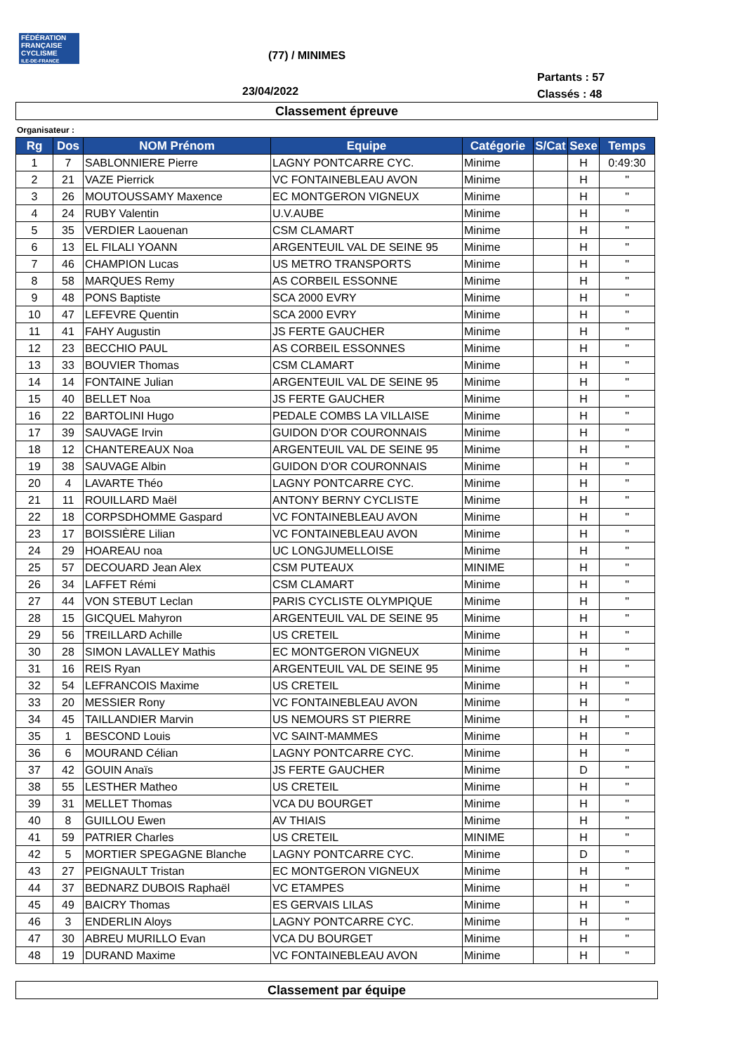FÉDÉRATION
FRANÇAISE
CYCLISME
ILE-DE-FRANCE
(77) / MINIMES
Partants : 57
Classés : 48
23/04/2022
Classement épreuve
Organisateur :
| Rg | Dos | NOM Prénom | Equipe | Catégorie | S/Cat | Sexe | Temps |
| --- | --- | --- | --- | --- | --- | --- | --- |
| 1 | 7 | SABLONNIERE Pierre | LAGNY PONTCARRE CYC. | Minime | | H | 0:49:30 |
| 2 | 21 | VAZE Pierrick | VC FONTAINEBLEAU AVON | Minime | | H | " |
| 3 | 26 | MOUTOUSSAMY Maxence | EC MONTGERON VIGNEUX | Minime | | H | " |
| 4 | 24 | RUBY Valentin | U.V.AUBE | Minime | | H | " |
| 5 | 35 | VERDIER Laouenan | CSM CLAMART | Minime | | H | " |
| 6 | 13 | EL FILALI YOANN | ARGENTEUIL VAL DE SEINE 95 | Minime | | H | " |
| 7 | 46 | CHAMPION Lucas | US METRO TRANSPORTS | Minime | | H | " |
| 8 | 58 | MARQUES Remy | AS CORBEIL ESSONNE | Minime | | H | " |
| 9 | 48 | PONS Baptiste | SCA 2000 EVRY | Minime | | H | " |
| 10 | 47 | LEFEVRE Quentin | SCA 2000 EVRY | Minime | | H | " |
| 11 | 41 | FAHY Augustin | JS FERTE GAUCHER | Minime | | H | " |
| 12 | 23 | BECCHIO PAUL | AS CORBEIL ESSONNES | Minime | | H | " |
| 13 | 33 | BOUVIER Thomas | CSM CLAMART | Minime | | H | " |
| 14 | 14 | FONTAINE Julian | ARGENTEUIL VAL DE SEINE 95 | Minime | | H | " |
| 15 | 40 | BELLET Noa | JS FERTE GAUCHER | Minime | | H | " |
| 16 | 22 | BARTOLINI Hugo | PEDALE COMBS LA VILLAISE | Minime | | H | " |
| 17 | 39 | SAUVAGE Irvin | GUIDON D'OR COURONNAIS | Minime | | H | " |
| 18 | 12 | CHANTEREAUX Noa | ARGENTEUIL VAL DE SEINE 95 | Minime | | H | " |
| 19 | 38 | SAUVAGE Albin | GUIDON D'OR COURONNAIS | Minime | | H | " |
| 20 | 4 | LAVARTE Théo | LAGNY PONTCARRE CYC. | Minime | | H | " |
| 21 | 11 | ROUILLARD Maël | ANTONY BERNY CYCLISTE | Minime | | H | " |
| 22 | 18 | CORPSDHOMME Gaspard | VC FONTAINEBLEAU AVON | Minime | | H | " |
| 23 | 17 | BOISSIÈRE Lilian | VC FONTAINEBLEAU AVON | Minime | | H | " |
| 24 | 29 | HOAREAU noa | UC LONGJUMELLOISE | Minime | | H | " |
| 25 | 57 | DECOUARD Jean Alex | CSM PUTEAUX | MINIME | | H | " |
| 26 | 34 | LAFFET Rémi | CSM CLAMART | Minime | | H | " |
| 27 | 44 | VON STEBUT Leclan | PARIS CYCLISTE OLYMPIQUE | Minime | | H | " |
| 28 | 15 | GICQUEL Mahyron | ARGENTEUIL VAL DE SEINE 95 | Minime | | H | " |
| 29 | 56 | TREILLARD Achille | US CRETEIL | Minime | | H | " |
| 30 | 28 | SIMON LAVALLEY Mathis | EC MONTGERON VIGNEUX | Minime | | H | " |
| 31 | 16 | REIS Ryan | ARGENTEUIL VAL DE SEINE 95 | Minime | | H | " |
| 32 | 54 | LEFRANCOIS Maxime | US CRETEIL | Minime | | H | " |
| 33 | 20 | MESSIER Rony | VC FONTAINEBLEAU AVON | Minime | | H | " |
| 34 | 45 | TAILLANDIER Marvin | US NEMOURS ST PIERRE | Minime | | H | " |
| 35 | 1 | BESCOND Louis | VC SAINT-MAMMES | Minime | | H | " |
| 36 | 6 | MOURAND Célian | LAGNY PONTCARRE CYC. | Minime | | H | " |
| 37 | 42 | GOUIN Anaïs | JS FERTE GAUCHER | Minime | | D | " |
| 38 | 55 | LESTHER Matheo | US CRETEIL | Minime | | H | " |
| 39 | 31 | MELLET Thomas | VCA DU BOURGET | Minime | | H | " |
| 40 | 8 | GUILLOU Ewen | AV THIAIS | Minime | | H | " |
| 41 | 59 | PATRIER Charles | US CRETEIL | MINIME | | H | " |
| 42 | 5 | MORTIER SPEGAGNE Blanche | LAGNY PONTCARRE CYC. | Minime | | D | " |
| 43 | 27 | PEIGNAULT Tristan | EC MONTGERON VIGNEUX | Minime | | H | " |
| 44 | 37 | BEDNARZ DUBOIS Raphaël | VC ETAMPES | Minime | | H | " |
| 45 | 49 | BAICRY Thomas | ES GERVAIS LILAS | Minime | | H | " |
| 46 | 3 | ENDERLIN Aloys | LAGNY PONTCARRE CYC. | Minime | | H | " |
| 47 | 30 | ABREU MURILLO Evan | VCA DU BOURGET | Minime | | H | " |
| 48 | 19 | DURAND Maxime | VC FONTAINEBLEAU AVON | Minime | | H | " |
Classement par équipe